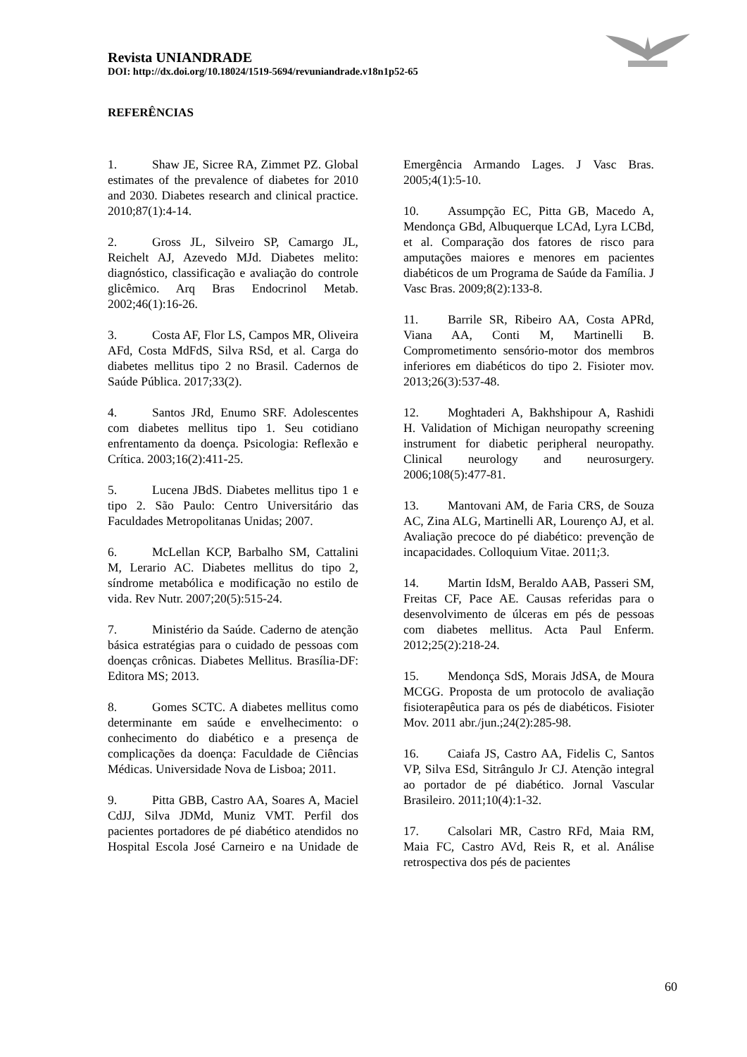Revista UNIANDRADE
DOI: http://dx.doi.org/10.18024/1519-5694/revuniandrade.v18n1p52-65
REFERÊNCIAS
1. Shaw JE, Sicree RA, Zimmet PZ. Global estimates of the prevalence of diabetes for 2010 and 2030. Diabetes research and clinical practice. 2010;87(1):4-14.
2. Gross JL, Silveiro SP, Camargo JL, Reichelt AJ, Azevedo MJd. Diabetes melito: diagnóstico, classificação e avaliação do controle glicêmico. Arq Bras Endocrinol Metab. 2002;46(1):16-26.
3. Costa AF, Flor LS, Campos MR, Oliveira AFd, Costa MdFdS, Silva RSd, et al. Carga do diabetes mellitus tipo 2 no Brasil. Cadernos de Saúde Pública. 2017;33(2).
4. Santos JRd, Enumo SRF. Adolescentes com diabetes mellitus tipo 1. Seu cotidiano enfrentamento da doença. Psicologia: Reflexão e Crítica. 2003;16(2):411-25.
5. Lucena JBdS. Diabetes mellitus tipo 1 e tipo 2. São Paulo: Centro Universitário das Faculdades Metropolitanas Unidas; 2007.
6. McLellan KCP, Barbalho SM, Cattalini M, Lerario AC. Diabetes mellitus do tipo 2, síndrome metabólica e modificação no estilo de vida. Rev Nutr. 2007;20(5):515-24.
7. Ministério da Saúde. Caderno de atenção básica estratégias para o cuidado de pessoas com doenças crônicas. Diabetes Mellitus. Brasília-DF: Editora MS; 2013.
8. Gomes SCTC. A diabetes mellitus como determinante em saúde e envelhecimento: o conhecimento do diabético e a presença de complicações da doença: Faculdade de Ciências Médicas. Universidade Nova de Lisboa; 2011.
9. Pitta GBB, Castro AA, Soares A, Maciel CdJJ, Silva JDMd, Muniz VMT. Perfil dos pacientes portadores de pé diabético atendidos no Hospital Escola José Carneiro e na Unidade de Emergência Armando Lages. J Vasc Bras. 2005;4(1):5-10.
10. Assumpção EC, Pitta GB, Macedo A, Mendonça GBd, Albuquerque LCAd, Lyra LCBd, et al. Comparação dos fatores de risco para amputações maiores e menores em pacientes diabéticos de um Programa de Saúde da Família. J Vasc Bras. 2009;8(2):133-8.
11. Barrile SR, Ribeiro AA, Costa APRd, Viana AA, Conti M, Martinelli B. Comprometimento sensório-motor dos membros inferiores em diabéticos do tipo 2. Fisioter mov. 2013;26(3):537-48.
12. Moghtaderi A, Bakhshipour A, Rashidi H. Validation of Michigan neuropathy screening instrument for diabetic peripheral neuropathy. Clinical neurology and neurosurgery. 2006;108(5):477-81.
13. Mantovani AM, de Faria CRS, de Souza AC, Zina ALG, Martinelli AR, Lourenço AJ, et al. Avaliação precoce do pé diabético: prevenção de incapacidades. Colloquium Vitae. 2011;3.
14. Martin IdsM, Beraldo AAB, Passeri SM, Freitas CF, Pace AE. Causas referidas para o desenvolvimento de úlceras em pés de pessoas com diabetes mellitus. Acta Paul Enferm. 2012;25(2):218-24.
15. Mendonça SdS, Morais JdSA, de Moura MCGG. Proposta de um protocolo de avaliação fisioterapêutica para os pés de diabéticos. Fisioter Mov. 2011 abr./jun.;24(2):285-98.
16. Caiafa JS, Castro AA, Fidelis C, Santos VP, Silva ESd, Sitrângulo Jr CJ. Atenção integral ao portador de pé diabético. Jornal Vascular Brasileiro. 2011;10(4):1-32.
17. Calsolari MR, Castro RFd, Maia RM, Maia FC, Castro AVd, Reis R, et al. Análise retrospectiva dos pés de pacientes
60